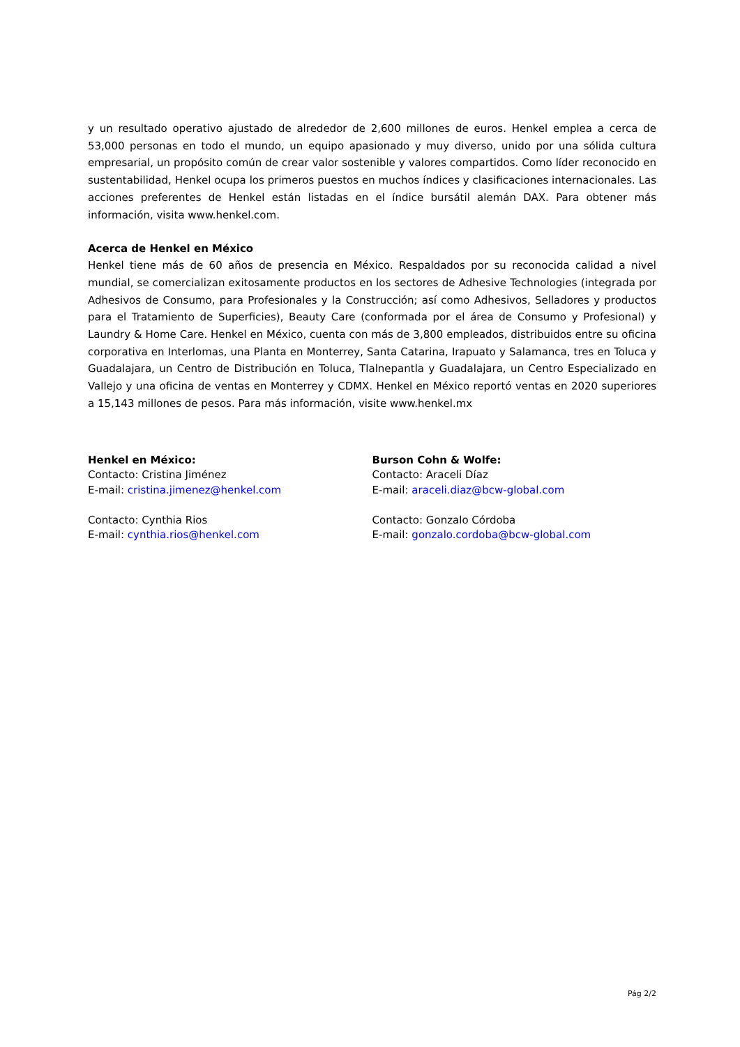y un resultado operativo ajustado de alrededor de 2,600 millones de euros. Henkel emplea a cerca de 53,000 personas en todo el mundo, un equipo apasionado y muy diverso, unido por una sólida cultura empresarial, un propósito común de crear valor sostenible y valores compartidos. Como líder reconocido en sustentabilidad, Henkel ocupa los primeros puestos en muchos índices y clasificaciones internacionales. Las acciones preferentes de Henkel están listadas en el índice bursátil alemán DAX. Para obtener más información, visita www.henkel.com.
Acerca de Henkel en México
Henkel tiene más de 60 años de presencia en México. Respaldados por su reconocida calidad a nivel mundial, se comercializan exitosamente productos en los sectores de Adhesive Technologies (integrada por Adhesivos de Consumo, para Profesionales y la Construcción; así como Adhesivos, Selladores y productos para el Tratamiento de Superficies), Beauty Care (conformada por el área de Consumo y Profesional) y Laundry & Home Care. Henkel en México, cuenta con más de 3,800 empleados, distribuidos entre su oficina corporativa en Interlomas, una Planta en Monterrey, Santa Catarina, Irapuato y Salamanca, tres en Toluca y Guadalajara, un Centro de Distribución en Toluca, Tlalnepantla y Guadalajara, un Centro Especializado en Vallejo y una oficina de ventas en Monterrey y CDMX. Henkel en México reportó ventas en 2020 superiores a 15,143 millones de pesos. Para más información, visite www.henkel.mx
Henkel en México:
Contacto: Cristina Jiménez
E-mail: cristina.jimenez@henkel.com
Contacto: Cynthia Rios
E-mail: cynthia.rios@henkel.com
Burson Cohn & Wolfe:
Contacto: Araceli Díaz
E-mail: araceli.diaz@bcw-global.com
Contacto: Gonzalo Córdoba
E-mail: gonzalo.cordoba@bcw-global.com
Pág 2/2